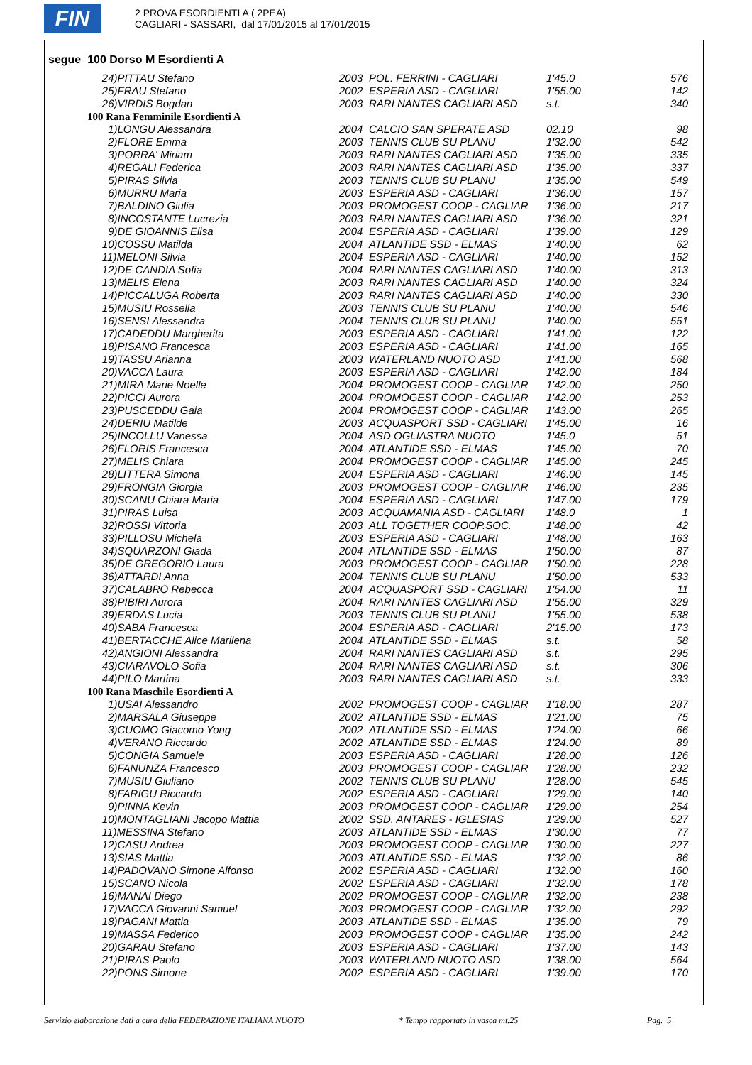FIN
2 PROVA ESORDIENTI A ( 2PEA)
CAGLIARI - SASSARI, dal 17/01/2015 al 17/01/2015
segue 100 Dorso M Esordienti A
| 24)PITTAU Stefano | 2003 | POL. FERRINI - CAGLIARI | 1'45.0 | 576 |
| 25)FRAU Stefano | 2002 | ESPERIA ASD - CAGLIARI | 1'55.00 | 142 |
| 26)VIRDIS Bogdan | 2003 | RARI NANTES CAGLIARI ASD | s.t. | 340 |
| 100 Rana Femminile Esordienti A | | | | |
| 1)LONGU Alessandra | 2004 | CALCIO SAN SPERATE ASD | 02.10 | 98 |
| 2)FLORE Emma | 2003 | TENNIS CLUB SU PLANU | 1'32.00 | 542 |
| 3)PORRA' Miriam | 2003 | RARI NANTES CAGLIARI ASD | 1'35.00 | 335 |
| 4)REGALI Federica | 2003 | RARI NANTES CAGLIARI ASD | 1'35.00 | 337 |
| 5)PIRAS Silvia | 2003 | TENNIS CLUB SU PLANU | 1'35.00 | 549 |
| 6)MURRU Maria | 2003 | ESPERIA ASD - CAGLIARI | 1'36.00 | 157 |
| 7)BALDINO Giulia | 2003 | PROMOGEST COOP - CAGLIAR | 1'36.00 | 217 |
| 8)INCOSTANTE Lucrezia | 2003 | RARI NANTES CAGLIARI ASD | 1'36.00 | 321 |
| 9)DE GIOANNIS Elisa | 2004 | ESPERIA ASD - CAGLIARI | 1'39.00 | 129 |
| 10)COSSU Matilda | 2004 | ATLANTIDE SSD - ELMAS | 1'40.00 | 62 |
| 11)MELONI Silvia | 2004 | ESPERIA ASD - CAGLIARI | 1'40.00 | 152 |
| 12)DE CANDIA Sofia | 2004 | RARI NANTES CAGLIARI ASD | 1'40.00 | 313 |
| 13)MELIS Elena | 2003 | RARI NANTES CAGLIARI ASD | 1'40.00 | 324 |
| 14)PICCALUGA Roberta | 2003 | RARI NANTES CAGLIARI ASD | 1'40.00 | 330 |
| 15)MUSIU Rossella | 2003 | TENNIS CLUB SU PLANU | 1'40.00 | 546 |
| 16)SENSI Alessandra | 2004 | TENNIS CLUB SU PLANU | 1'40.00 | 551 |
| 17)CADEDDU Margherita | 2003 | ESPERIA ASD - CAGLIARI | 1'41.00 | 122 |
| 18)PISANO Francesca | 2003 | ESPERIA ASD - CAGLIARI | 1'41.00 | 165 |
| 19)TASSU Arianna | 2003 | WATERLAND NUOTO ASD | 1'41.00 | 568 |
| 20)VACCA Laura | 2003 | ESPERIA ASD - CAGLIARI | 1'42.00 | 184 |
| 21)MIRA Marie Noelle | 2004 | PROMOGEST COOP - CAGLIAR | 1'42.00 | 250 |
| 22)PICCI Aurora | 2004 | PROMOGEST COOP - CAGLIAR | 1'42.00 | 253 |
| 23)PUSCEDDU Gaia | 2004 | PROMOGEST COOP - CAGLIAR | 1'43.00 | 265 |
| 24)DERIU Matilde | 2003 | ACQUASPORT SSD - CAGLIARI | 1'45.00 | 16 |
| 25)INCOLLU Vanessa | 2004 | ASD OGLIASTRA NUOTO | 1'45.0 | 51 |
| 26)FLORIS Francesca | 2004 | ATLANTIDE SSD - ELMAS | 1'45.00 | 70 |
| 27)MELIS Chiara | 2004 | PROMOGEST COOP - CAGLIAR | 1'45.00 | 245 |
| 28)LITTERA Simona | 2004 | ESPERIA ASD - CAGLIARI | 1'46.00 | 145 |
| 29)FRONGIA Giorgia | 2003 | PROMOGEST COOP - CAGLIAR | 1'46.00 | 235 |
| 30)SCANU Chiara Maria | 2004 | ESPERIA ASD - CAGLIARI | 1'47.00 | 179 |
| 31)PIRAS Luisa | 2003 | ACQUAMANIA ASD - CAGLIARI | 1'48.0 | 1 |
| 32)ROSSI Vittoria | 2003 | ALL TOGETHER COOP.SOC. | 1'48.00 | 42 |
| 33)PILLOSU Michela | 2003 | ESPERIA ASD - CAGLIARI | 1'48.00 | 163 |
| 34)SQUARZONI Giada | 2004 | ATLANTIDE SSD - ELMAS | 1'50.00 | 87 |
| 35)DE GREGORIO Laura | 2003 | PROMOGEST COOP - CAGLIAR | 1'50.00 | 228 |
| 36)ATTARDI Anna | 2004 | TENNIS CLUB SU PLANU | 1'50.00 | 533 |
| 37)CALABRÒ Rebecca | 2004 | ACQUASPORT SSD - CAGLIARI | 1'54.00 | 11 |
| 38)PIBIRI Aurora | 2004 | RARI NANTES CAGLIARI ASD | 1'55.00 | 329 |
| 39)ERDAS Lucia | 2003 | TENNIS CLUB SU PLANU | 1'55.00 | 538 |
| 40)SABA Francesca | 2004 | ESPERIA ASD - CAGLIARI | 2'15.00 | 173 |
| 41)BERTACCHE Alice Marilena | 2004 | ATLANTIDE SSD - ELMAS | s.t. | 58 |
| 42)ANGIONI Alessandra | 2004 | RARI NANTES CAGLIARI ASD | s.t. | 295 |
| 43)CIARAVOLO Sofia | 2004 | RARI NANTES CAGLIARI ASD | s.t. | 306 |
| 44)PILO Martina | 2003 | RARI NANTES CAGLIARI ASD | s.t. | 333 |
| 100 Rana Maschile Esordienti A | | | | |
| 1)USAI Alessandro | 2002 | PROMOGEST COOP - CAGLIAR | 1'18.00 | 287 |
| 2)MARSALA Giuseppe | 2002 | ATLANTIDE SSD - ELMAS | 1'21.00 | 75 |
| 3)CUOMO Giacomo Yong | 2002 | ATLANTIDE SSD - ELMAS | 1'24.00 | 66 |
| 4)VERANO Riccardo | 2002 | ATLANTIDE SSD - ELMAS | 1'24.00 | 89 |
| 5)CONGIA Samuele | 2003 | ESPERIA ASD - CAGLIARI | 1'28.00 | 126 |
| 6)FANUNZA Francesco | 2003 | PROMOGEST COOP - CAGLIAR | 1'28.00 | 232 |
| 7)MUSIU Giuliano | 2002 | TENNIS CLUB SU PLANU | 1'28.00 | 545 |
| 8)FARIGU Riccardo | 2002 | ESPERIA ASD - CAGLIARI | 1'29.00 | 140 |
| 9)PINNA Kevin | 2003 | PROMOGEST COOP - CAGLIAR | 1'29.00 | 254 |
| 10)MONTAGLIANI Jacopo Mattia | 2002 | SSD. ANTARES - IGLESIAS | 1'29.00 | 527 |
| 11)MESSINA Stefano | 2003 | ATLANTIDE SSD - ELMAS | 1'30.00 | 77 |
| 12)CASU Andrea | 2003 | PROMOGEST COOP - CAGLIAR | 1'30.00 | 227 |
| 13)SIAS Mattia | 2003 | ATLANTIDE SSD - ELMAS | 1'32.00 | 86 |
| 14)PADOVANO Simone Alfonso | 2002 | ESPERIA ASD - CAGLIARI | 1'32.00 | 160 |
| 15)SCANO Nicola | 2002 | ESPERIA ASD - CAGLIARI | 1'32.00 | 178 |
| 16)MANAI Diego | 2002 | PROMOGEST COOP - CAGLIAR | 1'32.00 | 238 |
| 17)VACCA Giovanni Samuel | 2003 | PROMOGEST COOP - CAGLIAR | 1'32.00 | 292 |
| 18)PAGANI Mattia | 2003 | ATLANTIDE SSD - ELMAS | 1'35.00 | 79 |
| 19)MASSA Federico | 2003 | PROMOGEST COOP - CAGLIAR | 1'35.00 | 242 |
| 20)GARAU Stefano | 2003 | ESPERIA ASD - CAGLIARI | 1'37.00 | 143 |
| 21)PIRAS Paolo | 2003 | WATERLAND NUOTO ASD | 1'38.00 | 564 |
| 22)PONS Simone | 2002 | ESPERIA ASD - CAGLIARI | 1'39.00 | 170 |
Servizio elaborazione dati a cura della FEDERAZIONE ITALIANA NUOTO * Tempo rapportato in vasca mt.25 Pag. 5